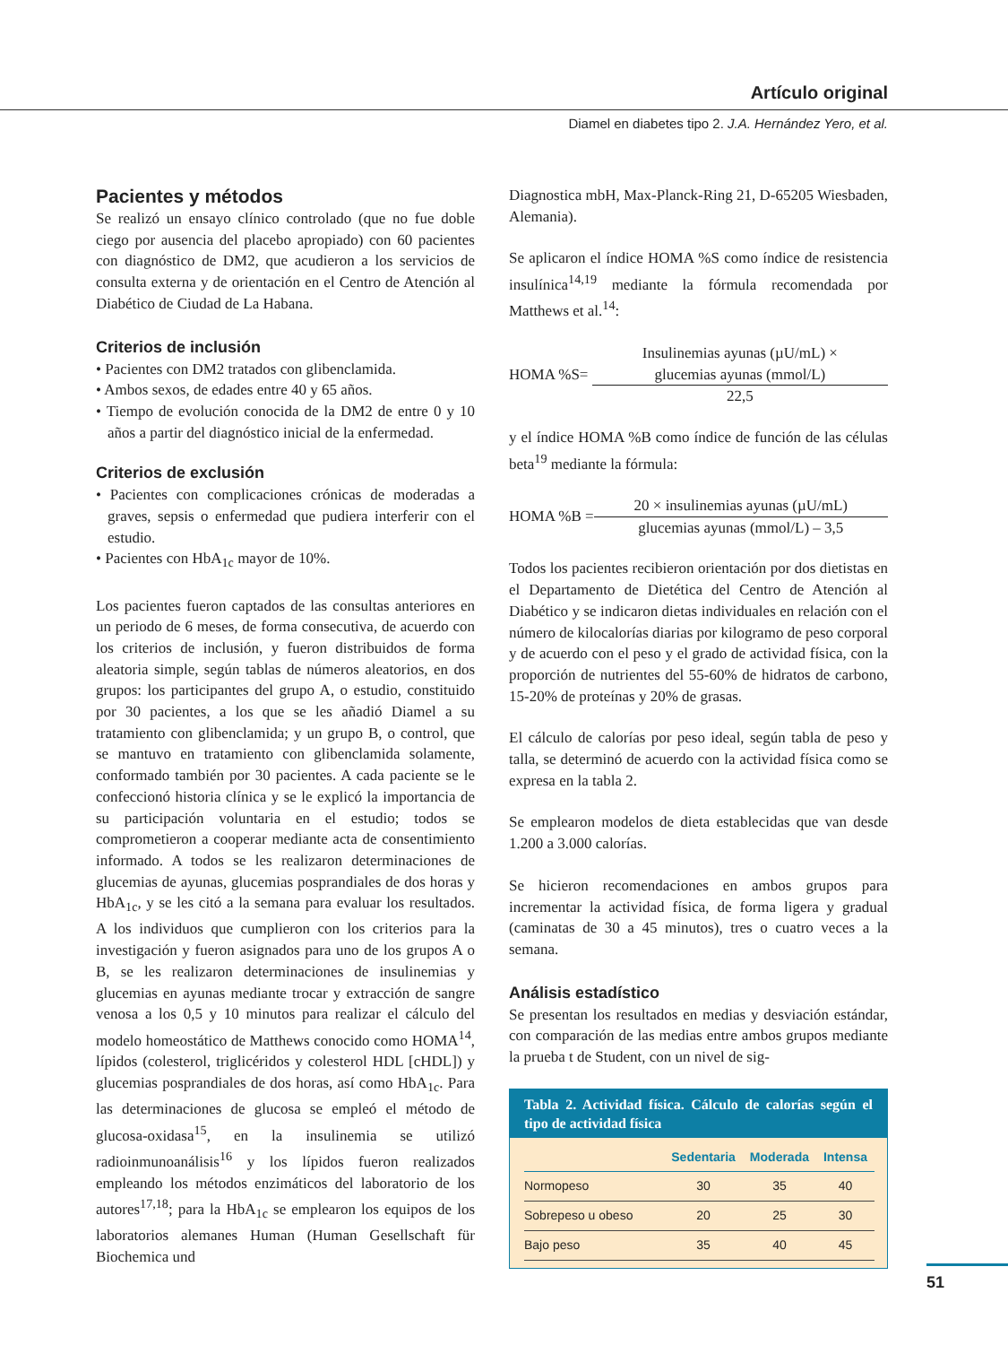Artículo original
Diamel en diabetes tipo 2. J.A. Hernández Yero, et al.
Pacientes y métodos
Se realizó un ensayo clínico controlado (que no fue doble ciego por ausencia del placebo apropiado) con 60 pacientes con diagnóstico de DM2, que acudieron a los servicios de consulta externa y de orientación en el Centro de Atención al Diabético de Ciudad de La Habana.
Criterios de inclusión
• Pacientes con DM2 tratados con glibenclamida.
• Ambos sexos, de edades entre 40 y 65 años.
• Tiempo de evolución conocida de la DM2 de entre 0 y 10 años a partir del diagnóstico inicial de la enfermedad.
Criterios de exclusión
• Pacientes con complicaciones crónicas de moderadas a graves, sepsis o enfermedad que pudiera interferir con el estudio.
• Pacientes con HbA<sub>1c</sub> mayor de 10%.
Los pacientes fueron captados de las consultas anteriores en un periodo de 6 meses, de forma consecutiva, de acuerdo con los criterios de inclusión, y fueron distribuidos de forma aleatoria simple, según tablas de números aleatorios, en dos grupos: los participantes del grupo A, o estudio, constituido por 30 pacientes, a los que se les añadió Diamel a su tratamiento con glibenclamida; y un grupo B, o control, que se mantuvo en tratamiento con glibenclamida solamente, conformado también por 30 pacientes. A cada paciente se le confeccionó historia clínica y se le explicó la importancia de su participación voluntaria en el estudio; todos se comprometieron a cooperar mediante acta de consentimiento informado. A todos se les realizaron determinaciones de glucemias de ayunas, glucemias posprandiales de dos horas y HbA<sub>1c</sub>, y se les citó a la semana para evaluar los resultados. A los individuos que cumplieron con los criterios para la investigación y fueron asignados para uno de los grupos A o B, se les realizaron determinaciones de insulinemias y glucemias en ayunas mediante trocar y extracción de sangre venosa a los 0,5 y 10 minutos para realizar el cálculo del modelo homeostático de Matthews conocido como HOMA<sup>14</sup>, lípidos (colesterol, triglicéridos y colesterol HDL [cHDL]) y glucemias posprandiales de dos horas, así como HbA<sub>1c</sub>. Para las determinaciones de glucosa se empleó el método de glucosa-oxidasa<sup>15</sup>, en la insulinemia se utilizó radioinmunoanálisis<sup>16</sup> y los lípidos fueron realizados empleando los métodos enzimáticos del laboratorio de los autores<sup>17,18</sup>; para la HbA<sub>1c</sub> se emplearon los equipos de los laboratorios alemanes Human (Human Gesellschaft für Biochemica und
Diagnostica mbH, Max-Planck-Ring 21, D-65205 Wiesbaden, Alemania).
Se aplicaron el índice HOMA %S como índice de resistencia insulínica<sup>14,19</sup> mediante la fórmula recomendada por Matthews et al.<sup>14</sup>:
HOMA %S=
Insulinemias ayunas (µU/mL) ×
glucemias ayunas (mmol/L)
22,5
y el índice HOMA %B como índice de función de las células beta<sup>19</sup> mediante la fórmula:
HOMA %B =
20 × insulinemias ayunas (µU/mL)
glucemias ayunas (mmol/L) – 3,5
Todos los pacientes recibieron orientación por dos dietistas en el Departamento de Dietética del Centro de Atención al Diabético y se indicaron dietas individuales en relación con el número de kilocalorías diarias por kilogramo de peso corporal y de acuerdo con el peso y el grado de actividad física, con la proporción de nutrientes del 55-60% de hidratos de carbono, 15-20% de proteínas y 20% de grasas.
El cálculo de calorías por peso ideal, según tabla de peso y talla, se determinó de acuerdo con la actividad física como se expresa en la tabla 2.
Se emplearon modelos de dieta establecidas que van desde 1.200 a 3.000 calorías.
Se hicieron recomendaciones en ambos grupos para incrementar la actividad física, de forma ligera y gradual (caminatas de 30 a 45 minutos), tres o cuatro veces a la semana.
Análisis estadístico
Se presentan los resultados en medias y desviación estándar, con comparación de las medias entre ambos grupos mediante la prueba t de Student, con un nivel de sig-
Tabla 2. Actividad física. Cálculo de calorías según el tipo de actividad física
| | Sedentaria | Moderada | Intensa |
| --- | --- | --- | --- |
| Normopeso | 30 | 35 | 40 |
| Sobrepeso u obeso | 20 | 25 | 30 |
| Bajo peso | 35 | 40 | 45 |
51